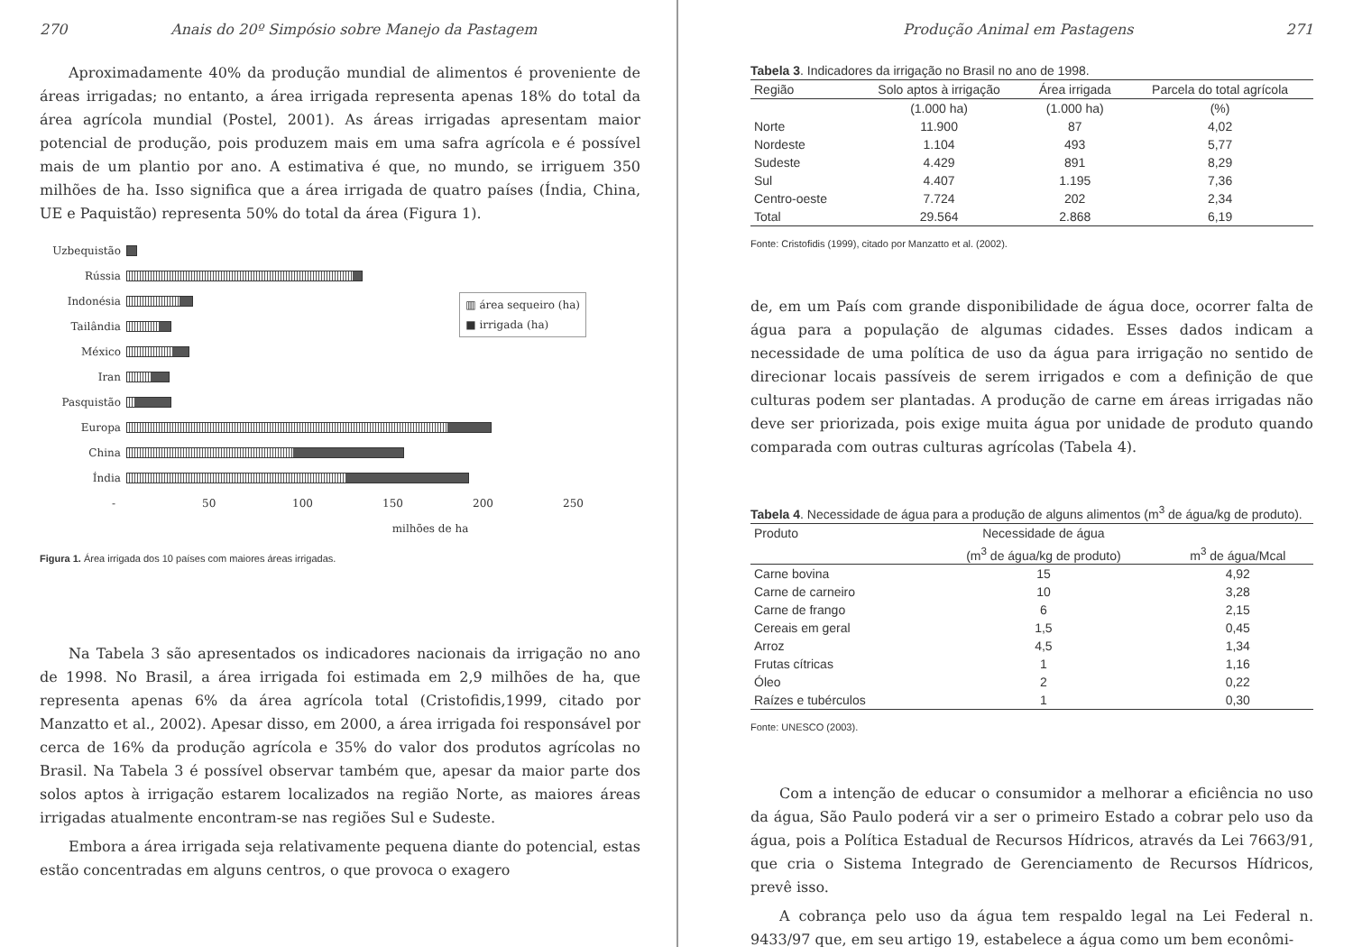270 Anais do 20º Simpósio sobre Manejo da Pastagem
Aproximadamente 40% da produção mundial de alimentos é proveniente de áreas irrigadas; no entanto, a área irrigada representa apenas 18% do total da área agrícola mundial (Postel, 2001). As áreas irrigadas apresentam maior potencial de produção, pois produzem mais em uma safra agrícola e é possível mais de um plantio por ano. A estimativa é que, no mundo, se irriguem 350 milhões de ha. Isso significa que a área irrigada de quatro países (Índia, China, UE e Paquistão) representa 50% do total da área (Figura 1).
▥ área sequeiro (ha)
■ irrigada (ha)
Uzbequistão
Rússia
Indonésia
Tailândia
México
Iran
Pasquistão
Europa
China
Índia
- 50 100 150 200 250
milhões de ha
Figura 1. Área irrigada dos 10 países com maiores áreas irrigadas.
Na Tabela 3 são apresentados os indicadores nacionais da irrigação no ano de 1998. No Brasil, a área irrigada foi estimada em 2,9 milhões de ha, que representa apenas 6% da área agrícola total (Cristofidis,1999, citado por Manzatto et al., 2002). Apesar disso, em 2000, a área irrigada foi responsável por cerca de 16% da produção agrícola e 35% do valor dos produtos agrícolas no Brasil. Na Tabela 3 é possível observar também que, apesar da maior parte dos solos aptos à irrigação estarem localizados na região Norte, as maiores áreas irrigadas atualmente encontram-se nas regiões Sul e Sudeste.
Embora a área irrigada seja relativamente pequena diante do potencial, estas estão concentradas em alguns centros, o que provoca o exagero
Produção Animal em Pastagens 271
Tabela 3. Indicadores da irrigação no Brasil no ano de 1998.
| Região | Solo aptos à irrigação | Área irrigada | Parcela do total agrícola |
| --- | --- | --- | --- |
| | (1.000 ha) | (1.000 ha) | (%) |
| Norte | 11.900 | 87 | 4,02 |
| Nordeste | 1.104 | 493 | 5,77 |
| Sudeste | 4.429 | 891 | 8,29 |
| Sul | 4.407 | 1.195 | 7,36 |
| Centro-oeste | 7.724 | 202 | 2,34 |
| Total | 29.564 | 2.868 | 6,19 |
Fonte: Cristofidis (1999), citado por Manzatto et al. (2002).
de, em um País com grande disponibilidade de água doce, ocorrer falta de água para a população de algumas cidades. Esses dados indicam a necessidade de uma política de uso da água para irrigação no sentido de direcionar locais passíveis de serem irrigados e com a definição de que culturas podem ser plantadas. A produção de carne em áreas irrigadas não deve ser priorizada, pois exige muita água por unidade de produto quando comparada com outras culturas agrícolas (Tabela 4).
Tabela 4. Necessidade de água para a produção de alguns alimentos (m<sup>3</sup> de água/kg de produto).
| Produto | Necessidade de água (m<sup>3</sup> de água/kg de produto) | m<sup>3</sup> de água/Mcal |
| --- | --- | --- |
| Carne bovina | 15 | 4,92 |
| Carne de carneiro | 10 | 3,28 |
| Carne de frango | 6 | 2,15 |
| Cereais em geral | 1,5 | 0,45 |
| Arroz | 4,5 | 1,34 |
| Frutas cítricas | 1 | 1,16 |
| Óleo | 2 | 0,22 |
| Raízes e tubérculos | 1 | 0,30 |
Fonte: UNESCO (2003).
Com a intenção de educar o consumidor a melhorar a eficiência no uso da água, São Paulo poderá vir a ser o primeiro Estado a cobrar pelo uso da água, pois a Política Estadual de Recursos Hídricos, através da Lei 7663/91, que cria o Sistema Integrado de Gerenciamento de Recursos Hídricos, prevê isso.
A cobrança pelo uso da água tem respaldo legal na Lei Federal n. 9433/97 que, em seu artigo 19, estabelece a água como um bem econômi-